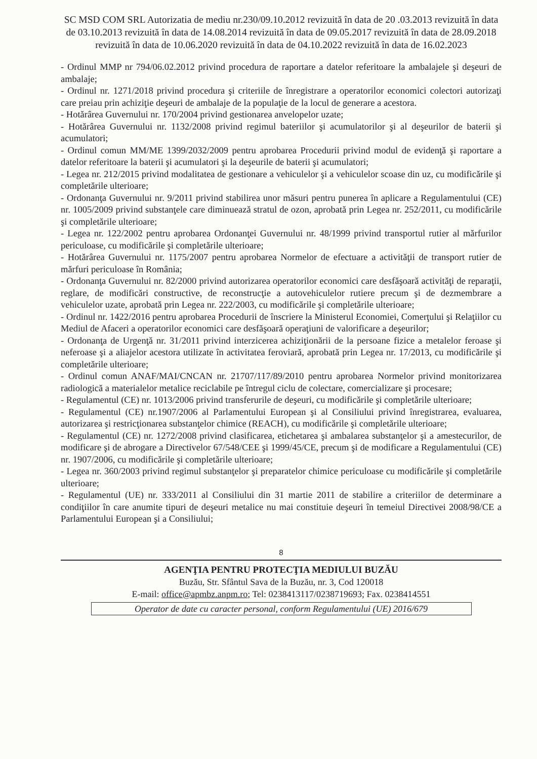SC MSD COM SRL Autorizatia de mediu nr.230/09.10.2012 revizuită în data de 20 .03.2013 revizuită în data de 03.10.2013 revizuită în data de 14.08.2014 revizuită în data de 09.05.2017 revizuită în data de 28.09.2018 revizuită în data de 10.06.2020 revizuită în data de 04.10.2022 revizuită în data de 16.02.2023
- Ordinul MMP nr 794/06.02.2012 privind procedura de raportare a datelor referitoare la ambalajele şi deşeuri de ambalaje;
- Ordinul nr. 1271/2018 privind procedura şi criteriile de înregistrare a operatorilor economici colectori autorizaţi care preiau prin achiziţie deşeuri de ambalaje de la populaţie de la locul de generare a acestora.
- Hotărârea Guvernului nr. 170/2004 privind gestionarea anvelopelor uzate;
- Hotărârea Guvernului nr. 1132/2008 privind regimul bateriilor şi acumulatorilor şi al deşeurilor de baterii şi acumulatori;
- Ordinul comun MM/ME 1399/2032/2009 pentru aprobarea Procedurii privind modul de evidenţă şi raportare a datelor referitoare la baterii şi acumulatori şi la deşeurile de baterii şi acumulatori;
- Legea nr. 212/2015 privind modalitatea de gestionare a vehiculelor şi a vehiculelor scoase din uz, cu modificările şi completările ulterioare;
- Ordonanţa Guvernului nr. 9/2011 privind stabilirea unor măsuri pentru punerea în aplicare a Regulamentului (CE) nr. 1005/2009 privind substanţele care diminuează stratul de ozon, aprobată prin Legea nr. 252/2011, cu modificările şi completările ulterioare;
- Legea nr. 122/2002 pentru aprobarea Ordonanţei Guvernului nr. 48/1999 privind transportul rutier al mărfurilor periculoase, cu modificările şi completările ulterioare;
- Hotărârea Guvernului nr. 1175/2007 pentru aprobarea Normelor de efectuare a activităţii de transport rutier de mărfuri periculoase în România;
- Ordonanţa Guvernului nr. 82/2000 privind autorizarea operatorilor economici care desfăşoară activităţi de reparaţii, reglare, de modificări constructive, de reconstrucţie a autovehiculelor rutiere precum şi de dezmembrare a vehiculelor uzate, aprobată prin Legea nr. 222/2003, cu modificările şi completările ulterioare;
- Ordinul nr. 1422/2016 pentru aprobarea Procedurii de înscriere la Ministerul Economiei, Comerţului şi Relaţiilor cu Mediul de Afaceri a operatorilor economici care desfăşoară operaţiuni de valorificare a deşeurilor;
- Ordonanţa de Urgenţă nr. 31/2011 privind interzicerea achiziţionării de la persoane fizice a metalelor feroase şi neferoase şi a aliajelor acestora utilizate în activitatea feroviară, aprobată prin Legea nr. 17/2013, cu modificările şi completările ulterioare;
- Ordinul comun ANAF/MAI/CNCAN nr. 21707/117/89/2010 pentru aprobarea Normelor privind monitorizarea radiologică a materialelor metalice reciclabile pe întregul ciclu de colectare, comercializare şi procesare;
- Regulamentul (CE) nr. 1013/2006 privind transferurile de deşeuri, cu modificările şi completările ulterioare;
- Regulamentul (CE) nr.1907/2006 al Parlamentului European şi al Consiliului privind înregistrarea, evaluarea, autorizarea şi restricţionarea substanţelor chimice (REACH), cu modificările şi completările ulterioare;
- Regulamentul (CE) nr. 1272/2008 privind clasificarea, etichetarea şi ambalarea substanţelor şi a amestecurilor, de modificare şi de abrogare a Directivelor 67/548/CEE şi 1999/45/CE, precum şi de modificare a Regulamentului (CE) nr. 1907/2006, cu modificările şi completările ulterioare;
- Legea nr. 360/2003 privind regimul substanţelor şi preparatelor chimice periculoase cu modificările şi completările ulterioare;
- Regulamentul (UE) nr. 333/2011 al Consiliului din 31 martie 2011 de stabilire a criteriilor de determinare a condiţiilor în care anumite tipuri de deşeuri metalice nu mai constituie deşeuri în temeiul Directivei 2008/98/CE a Parlamentului European şi a Consiliului;
8
AGENŢIA PENTRU PROTECŢIA MEDIULUI BUZĂU
Buzău, Str. Sfântul Sava de la Buzău, nr. 3, Cod 120018
E-mail: office@apmbz.anpm.ro; Tel: 0238413117/0238719693; Fax. 0238414551
Operator de date cu caracter personal, conform Regulamentului (UE) 2016/679